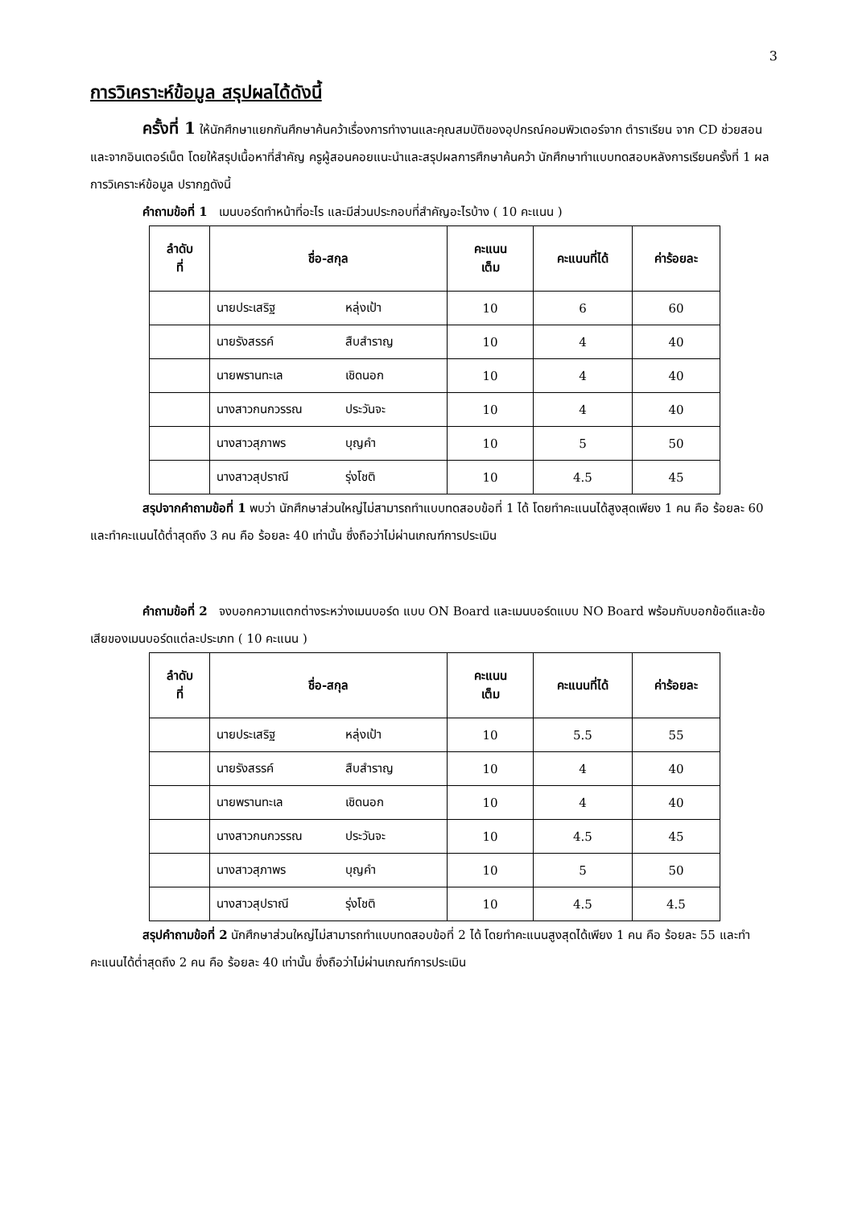3
การวิเคราะห์ข้อมูล สรุปผลได้ดังนี้
ครั้งที่ 1 ให้นักศึกษาแยกกันศึกษาค้นคว้าเรื่องการทำงานและคุณสมบัติของอุปกรณ์คอมพิวเตอร์จาก ตำราเรียน จาก CD ช่วยสอน และจากอินเตอร์เน็ต โดยให้สรุปเนื้อหาที่สำคัญ ครูผู้สอนคอยแนะนำและสรุปผลการศึกษาค้นคว้า นักศึกษาทำแบบทดสอบหลังการเรียนครั้งที่ 1 ผลการวิเคราะห์ข้อมูล ปรากฏดังนี้
คำถามข้อที่ 1 เมนบอร์ดทำหน้าที่อะไร และมีส่วนประกอบที่สำคัญอะไรบ้าง ( 10 คะแนน )
| ลำดับ ที่ | ชื่อ-สกุล | คะแนน เต็ม | คะแนนที่ได้ | ค่าร้อยละ |
| --- | --- | --- | --- | --- |
| | นายประเสริฐ หลุ่งเป้า | 10 | 6 | 60 |
| | นายรังสรรค์ สืบสำราญ | 10 | 4 | 40 |
| | นายพรานทะเล เชิดนอก | 10 | 4 | 40 |
| | นางสาวกนกวรรณ ประวันจะ | 10 | 4 | 40 |
| | นางสาวสุภาพร บุญคำ | 10 | 5 | 50 |
| | นางสาวสุปราณี รุ่งโชติ | 10 | 4.5 | 45 |
สรุปจากคำถามข้อที่ 1 พบว่า นักศึกษาส่วนใหญ่ไม่สามารถทำแบบทดสอบข้อที่ 1 ได้ โดยทำคะแนนได้สูงสุดเพียง 1 คน คือ ร้อยละ 60 และทำคะแนนได้ต่ำสุดถึง 3 คน คือ ร้อยละ 40 เท่านั้น ซึ่งถือว่าไม่ผ่านเกณฑ์การประเมิน
คำถามข้อที่ 2 จงบอกความแตกต่างระหว่างเมนบอร์ด แบบ ON Board และเมนบอร์ดแบบ NO Board พร้อมกับบอกข้อดีและข้อเสียของเมนบอร์ดแต่ละประเภท ( 10 คะแนน )
| ลำดับ ที่ | ชื่อ-สกุล | คะแนน เต็ม | คะแนนที่ได้ | ค่าร้อยละ |
| --- | --- | --- | --- | --- |
| | นายประเสริฐ หลุ่งเป้า | 10 | 5.5 | 55 |
| | นายรังสรรค์ สืบสำราญ | 10 | 4 | 40 |
| | นายพรานทะเล เชิดนอก | 10 | 4 | 40 |
| | นางสาวกนกวรรณ ประวันจะ | 10 | 4.5 | 45 |
| | นางสาวสุภาพร บุญคำ | 10 | 5 | 50 |
| | นางสาวสุปราณี รุ่งโชติ | 10 | 4.5 | 4.5 |
สรุปคำถามข้อที่ 2 นักศึกษาส่วนใหญ่ไม่สามารถทำแบบทดสอบข้อที่ 2 ได้ โดยทำคะแนนสูงสุดได้เพียง 1 คน คือ ร้อยละ 55 และทำคะแนนได้ต่ำสุดถึง 2 คน คือ ร้อยละ 40 เท่านั้น ซึ่งถือว่าไม่ผ่านเกณฑ์การประเมิน